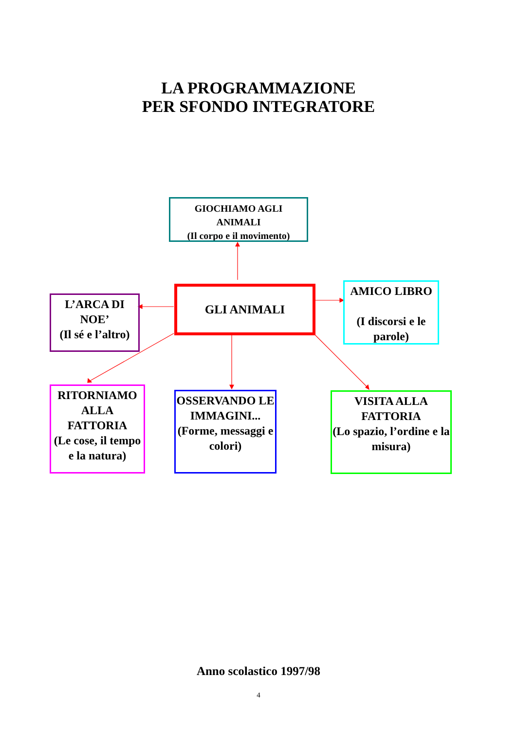LA PROGRAMMAZIONE
PER SFONDO INTEGRATORE
GIOCHIAMO AGLI
ANIMALI
(Il corpo e il movimento)
GLI ANIMALI
L’ARCA DI
NOE’
(Il sé e l’altro)
AMICO LIBRO
(I discorsi e le parole)
RITORNIAMO ALLA FATTORIA
(Le cose, il tempo e la natura)
OSSERVANDO LE IMMAGINI...
(Forme, messaggi e colori)
VISITA ALLA FATTORIA
(Lo spazio, l’ordine e la misura)
Anno scolastico 1997/98
4